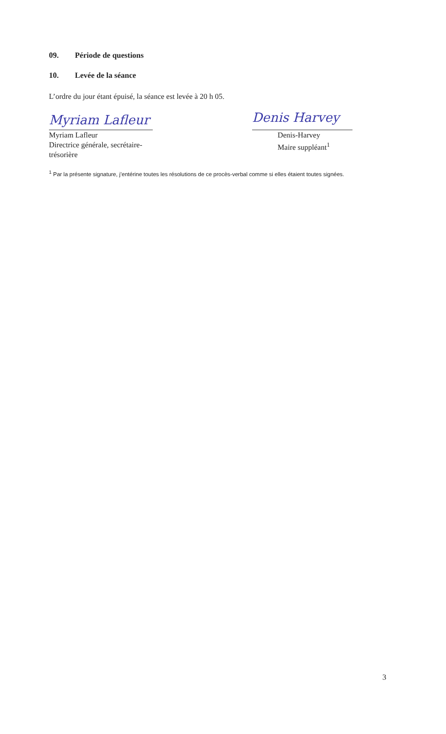09. Période de questions
10. Levée de la séance
L’ordre du jour étant épuisé, la séance est levée à 20 h 05.
Myriam Lafleur
Myriam Lafleur
Directrice générale, secrétaire-trésorière
Denis Harvey
Denis-Harvey
Maire suppléant<sup>1</sup>
<sup>1</sup> Par la présente signature, j’entérine toutes les résolutions de ce procès-verbal comme si elles étaient toutes signées.
3